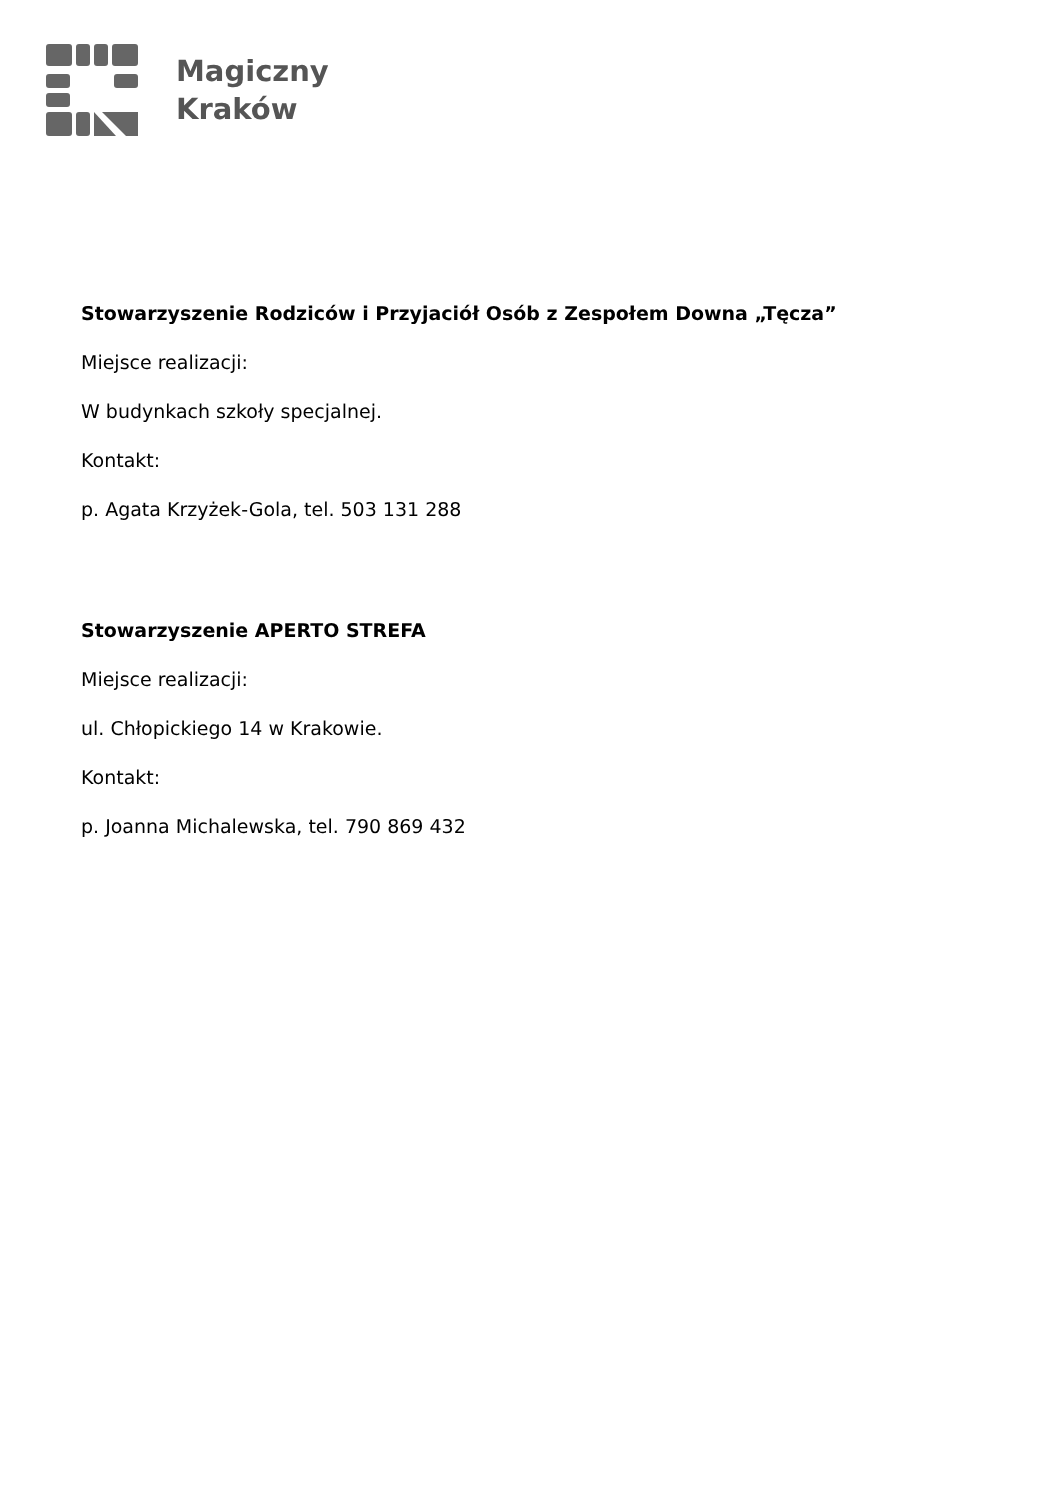Magiczny
Kraków
Stowarzyszenie Rodziców i Przyjaciół Osób z Zespołem Downa „Tęcza”
Miejsce realizacji:
W budynkach szkoły specjalnej.
Kontakt:
p. Agata Krzyżek-Gola, tel. 503 131 288
Stowarzyszenie APERTO STREFA
Miejsce realizacji:
ul. Chłopickiego 14 w Krakowie.
Kontakt:
p. Joanna Michalewska, tel. 790 869 432